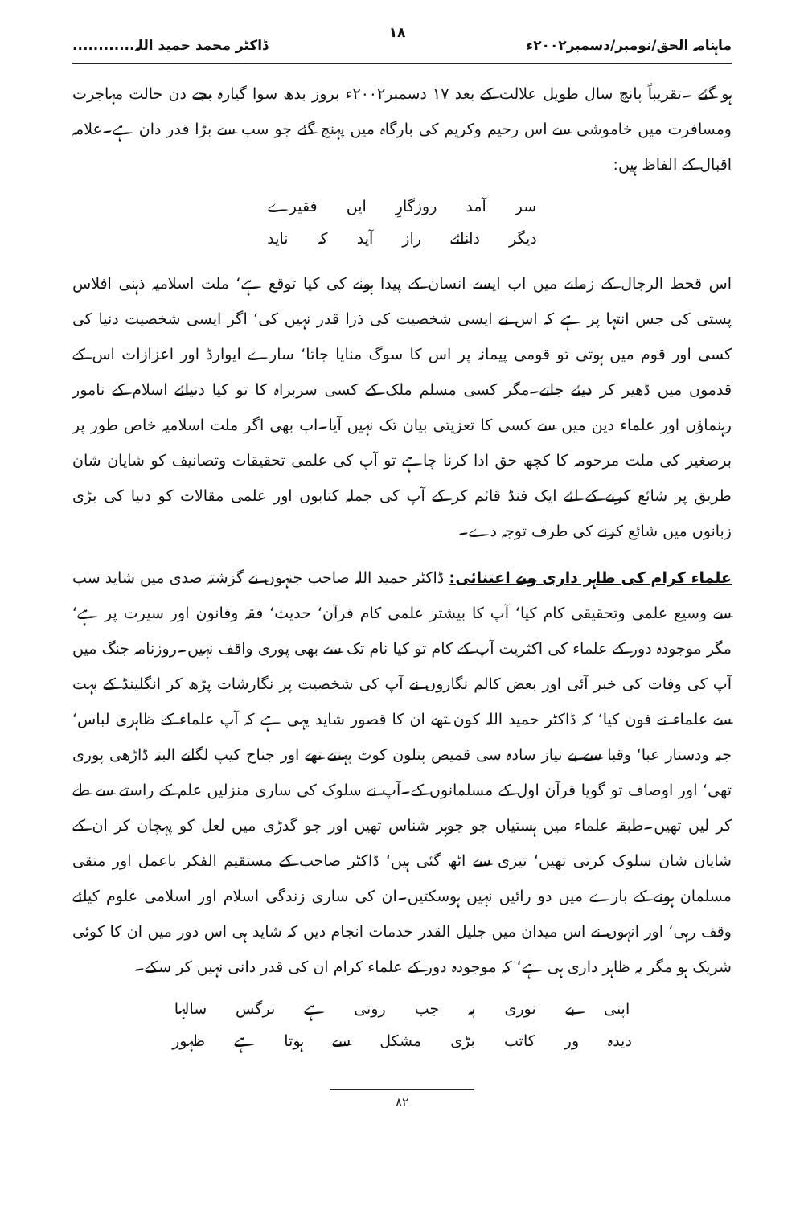ماہنامہ الحق/نومبر/دسمبر۲۰۰۲ء ۱۸ ڈاکٹر محمد حمید اللہ............
ہو گئے ۔تقریباً پانچ سال طویل علالت کے بعد ۱۷ دسمبر۲۰۰۲ء بروز بدھ سوا گیارہ بجے دن حالت مہاجرت ومسافرت میں خاموشی سے اس رحیم وکریم کی بارگاہ میں پہنچ گئے جو سب سے بڑا قدر دان ہے۔علامہ اقبال کے الفاظ ہیں:
سر آمد روزگارِ ایں فقیرے
دیگر دانائے راز آید کہ ناید
اس قحط الرجال کے زمانے میں اب ایسے انسان کے پیدا ہونے کی کیا توقع ہے‘ ملت اسلامیہ ذہنی افلاس پستی کی جس انتہا پر ہے کہ اس نے ایسی شخصیت کی ذرا قدر نہیں کی‘ اگر ایسی شخصیت دنیا کی کسی اور قوم میں ہوتی تو قومی پیمانہ پر اس کا سوگ منایا جاتا‘ سارے ایوارڈ اور اعزازات اس کے قدموں میں ڈھیر کر دیئے جاتے۔مگر کسی مسلم ملک کے کسی سربراہ کا تو کیا دنیائے اسلام کے نامور رہنماؤں اور علماء دین میں سے کسی کا تعزیتی بیان تک نہیں آیا۔اب بھی اگر ملت اسلامیہ خاص طور پر برصغیر کی ملت مرحومہ کا کچھ حق ادا کرنا چاہے تو آپ کی علمی تحقیقات وتصانیف کو شایان شان طریق پر شائع کرنے کے لئے ایک فنڈ قائم کر کے آپ کی جملہ کتابوں اور علمی مقالات کو دنیا کی بڑی زبانوں میں شائع کرنے کی طرف توجہ دے۔
علماء کرام کی ظاہر داری وبے اعتنائی: ڈاکٹر حمید اللہ صاحب جنہوں نے گزشتہ صدی میں شاید سب سے وسیع علمی وتحقیقی کام کیا‘ آپ کا بیشتر علمی کام قرآن‘ حدیث‘ فقہ وقانون اور سیرت پر ہے‘ مگر موجودہ دور کے علماء کی اکثریت آپ کے کام تو کیا نام تک سے بھی پوری واقف نہیں۔روزنامہ جنگ میں آپ کی وفات کی خبر آئی اور بعض کالم نگاروں نے آپ کی شخصیت پر نگارشات پڑھ کر انگلینڈ کے بہت سے علماء نے فون کیا‘ کہ ڈاکٹر حمید اللہ کون تھے ان کا قصور شاید یہی ہے کہ آپ علماء کے ظاہری لباس‘ جبہ ودستار عبا‘ وقبا سے بے نیاز سادہ سی قمیص پتلون کوٹ پہنتے تھے اور جناح کیپ لگاتے البتہ ڈاڑھی پوری تھی‘ اور اوصاف تو گویا قرآن اول کے مسلمانوں کے۔آپ نے سلوک کی ساری منزلیں علم کے راستے سے طے کر لیں تھیں۔طبقہ علماء میں ہستیاں جو جوہر شناس تھیں اور جو گدڑی میں لعل کو پہچان کر ان کے شایان شان سلوک کرتی تھیں‘ تیزی سے اٹھ گئی ہیں‘ ڈاکٹر صاحب کے مستقیم الفکر باعمل اور متقی مسلمان ہونے کے بارے میں دو رائیں نہیں ہوسکتیں۔ان کی ساری زندگی اسلام اور اسلامی علوم کیلئے وقف رہی‘ اور انہوں نے اس میدان میں جلیل القدر خدمات انجام دیں کہ شاید ہی اس دور میں ان کا کوئی شریک ہو مگر یہ ظاہر داری ہی ہے‘ کہ موجودہ دور کے علماء کرام ان کی قدر دانی نہیں کر سکے۔
اپنی بے نوری پہ جب روتی ہے نرگس سالہا
دیدہ ور کاتب بڑی مشکل سے ہوتا ہے ظہور
۸۲